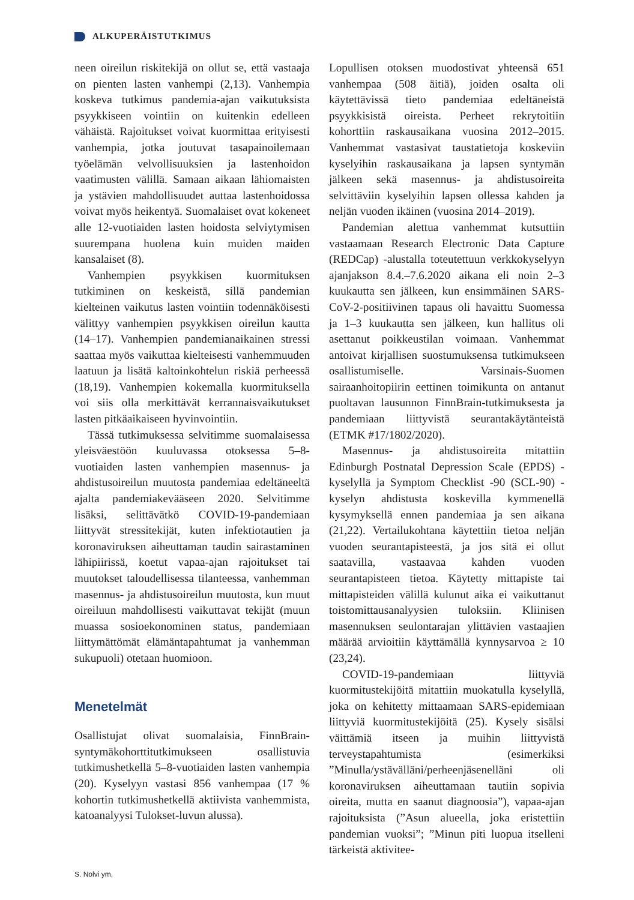ALKUPERÄISTUTKIMUS
neen oireilun riskitekijä on ollut se, että vastaaja on pienten lasten vanhempi (2,13). Vanhempia koskeva tutkimus pandemia-ajan vaikutuksista psyykkiseen vointiin on kuitenkin edelleen vähäistä. Rajoitukset voivat kuormittaa erityisesti vanhempia, jotka joutuvat tasapainoilemaan työelämän velvollisuuksien ja lastenhoidon vaatimusten välillä. Samaan aikaan lähiomaisten ja ystävien mahdollisuudet auttaa lastenhoidossa voivat myös heikentyä. Suomalaiset ovat kokeneet alle 12-vuotiaiden lasten hoidosta selviytymisen suurempana huolena kuin muiden maiden kansalaiset (8).
Vanhempien psyykkisen kuormituksen tutkiminen on keskeistä, sillä pandemian kielteinen vaikutus lasten vointiin todennäköisesti välittyy vanhempien psyykkisen oireilun kautta (14–17). Vanhempien pandemianaikainen stressi saattaa myös vaikuttaa kielteisesti vanhemmuuden laatuun ja lisätä kaltoinkohtelun riskiä perheessä (18,19). Vanhempien kokemalla kuormituksella voi siis olla merkittävät kerrannaisvaikutukset lasten pitkäaikaiseen hyvinvointiin.
Tässä tutkimuksessa selvitimme suomalaisessa yleisväestöön kuuluvassa otoksessa 5–8-vuotiaiden lasten vanhempien masennus- ja ahdistusoireilun muutosta pandemiaa edeltäneeltä ajalta pandemiakevääseen 2020. Selvitimme lisäksi, selittävätkö COVID-19-pandemiaan liittyvät stressitekijät, kuten infektiotautien ja koronaviruksen aiheuttaman taudin sairastaminen lähipiirissä, koetut vapaa-ajan rajoitukset tai muutokset taloudellisessa tilanteessa, vanhemman masennus- ja ahdistusoireilun muutosta, kun muut oireiluun mahdollisesti vaikuttavat tekijät (muun muassa sosioekonominen status, pandemiaan liittymättömät elämäntapahtumat ja vanhemman sukupuoli) otetaan huomioon.
Menetelmät
Osallistujat olivat suomalaisia, FinnBrain-syntymäkohorttitutkimukseen osallistuvia tutkimushetkellä 5–8-vuotiaiden lasten vanhempia (20). Kyselyyn vastasi 856 vanhempaa (17 % kohortin tutkimushetkellä aktiivista vanhemmista, katoanalyysi Tulokset-luvun alussa).
Lopullisen otoksen muodostivat yhteensä 651 vanhempaa (508 äitiä), joiden osalta oli käytettävissä tieto pandemiaa edeltäneistä psyykkisistä oireista. Perheet rekrytoitiin kohorttiin raskausaikana vuosina 2012–2015. Vanhemmat vastasivat taustatietoja koskeviin kyselyihin raskausaikana ja lapsen syntymän jälkeen sekä masennus- ja ahdistusoireita selvittäviin kyselyihin lapsen ollessa kahden ja neljän vuoden ikäinen (vuosina 2014–2019).
Pandemian alettua vanhemmat kutsuttiin vastaamaan Research Electronic Data Capture (REDCap) -alustalla toteutettuun verkkokyselyyn ajanjakson 8.4.–7.6.2020 aikana eli noin 2–3 kuukautta sen jälkeen, kun ensimmäinen SARS-CoV-2-positiivinen tapaus oli havaittu Suomessa ja 1–3 kuukautta sen jälkeen, kun hallitus oli asettanut poikkeustilan voimaan. Vanhemmat antoivat kirjallisen suostumuksensa tutkimukseen osallistumiselle. Varsinais-Suomen sairaanhoitopiirin eettinen toimikunta on antanut puoltavan lausunnon FinnBrain-tutkimuksesta ja pandemiaan liittyvistä seurantakäytänteistä (ETMK #17/1802/2020).
Masennus- ja ahdistusoireita mitattiin Edinburgh Postnatal Depression Scale (EPDS) -kyselyllä ja Symptom Checklist -90 (SCL-90) -kyselyn ahdistusta koskevilla kymmenellä kysymyksellä ennen pandemiaa ja sen aikana (21,22). Vertailukohtana käytettiin tietoa neljän vuoden seurantapisteestä, ja jos sitä ei ollut saatavilla, vastaavaa kahden vuoden seurantapisteen tietoa. Käytetty mittapiste tai mittapisteiden välillä kulunut aika ei vaikuttanut toistomittausanalyysien tuloksiin. Kliinisen masennuksen seulontarajan ylittävien vastaajien määrää arvioitiin käyttämällä kynnysarvoa ≥ 10 (23,24).
COVID-19-pandemiaan liittyviä kuormitustekijöitä mitattiin muokatulla kyselyllä, joka on kehitetty mittaamaan SARS-epidemiaan liittyviä kuormitustekijöitä (25). Kysely sisälsi väittämiä itseen ja muihin liittyvistä terveystapahtumista (esimerkiksi ”Minulla/ystävälläni/perheenjäsenelläni oli koronaviruksen aiheuttamaan tautiin sopivia oireita, mutta en saanut diagnoosia”), vapaa-ajan rajoituksista (”Asun alueella, joka eristettiin pandemian vuoksi”; ”Minun piti luopua itselleni tärkeistä aktivitee-
S. Nolvi ym.